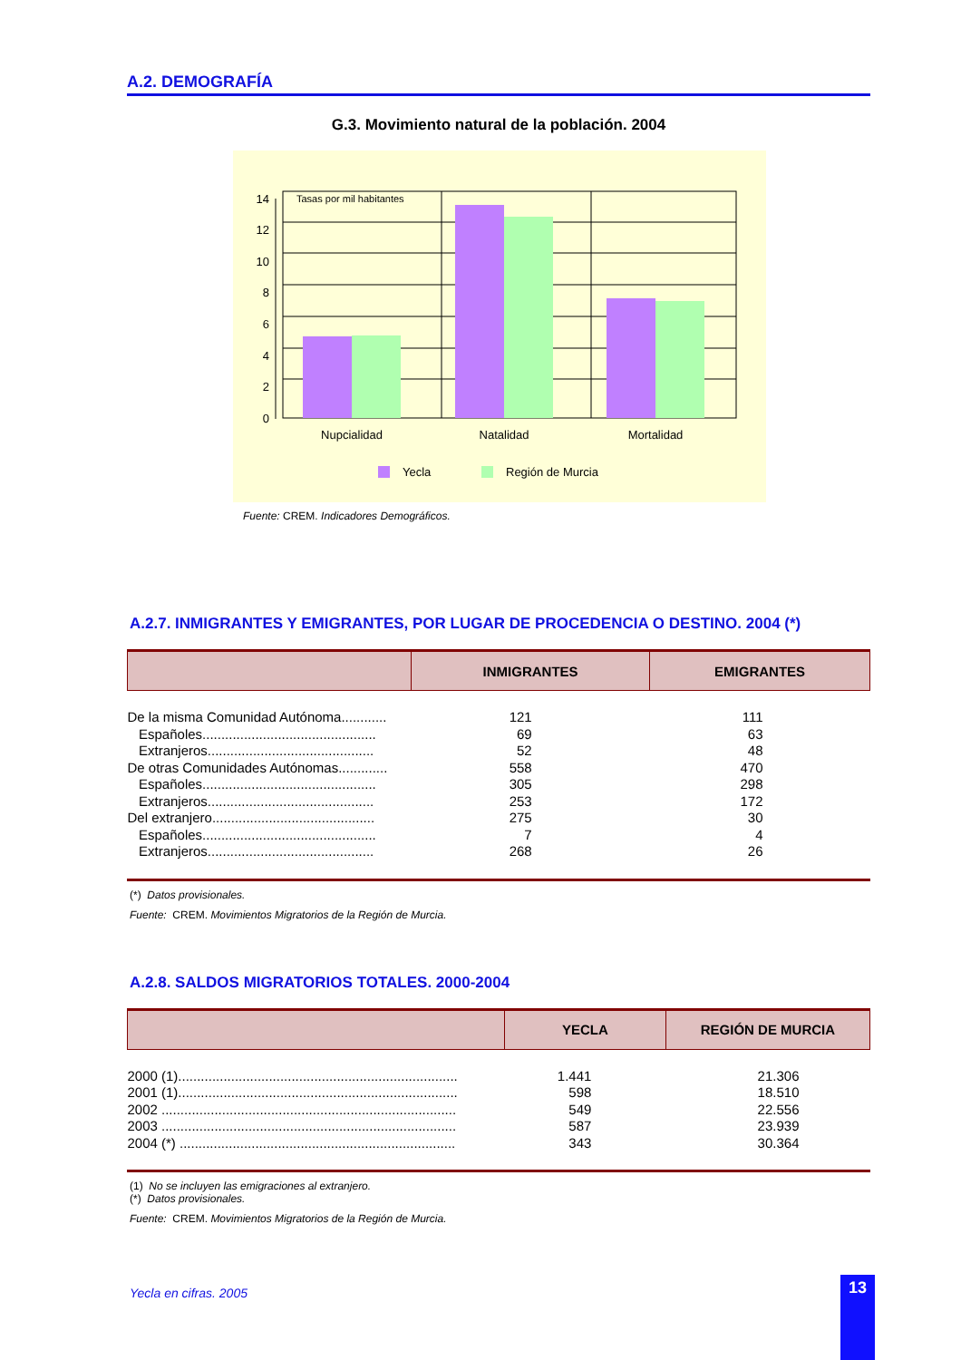A.2. DEMOGRAFÍA
G.3. Movimiento natural de la población. 2004
Tasas por mil habitantes
0
2
4
6
8
10
12
14
Nupcialidad
Natalidad
Mortalidad
Yecla
Región de Murcia
Fuente: CREM. Indicadores Demográficos.
A.2.7. INMIGRANTES Y EMIGRANTES, POR LUGAR DE PROCEDENCIA O DESTINO. 2004 (*)
| | INMIGRANTES | EMIGRANTES |
| --- | --- | --- |
| De la misma Comunidad Autónoma............ | 121 | 111 |
| Españoles.............................................. | 69 | 63 |
| Extranjeros............................................ | 52 | 48 |
| De otras Comunidades Autónomas............. | 558 | 470 |
| Españoles.............................................. | 305 | 298 |
| Extranjeros............................................ | 253 | 172 |
| Del extranjero........................................... | 275 | 30 |
| Españoles.............................................. | 7 | 4 |
| Extranjeros............................................ | 268 | 26 |
(*) Datos provisionales.
Fuente: CREM. Movimientos Migratorios de la Región de Murcia.
A.2.8. SALDOS MIGRATORIOS TOTALES. 2000-2004
| | YECLA | REGIÓN DE MURCIA |
| --- | --- | --- |
| 2000 (1).......................................................................... | 1.441 | 21.306 |
| 2001 (1).......................................................................... | 598 | 18.510 |
| 2002 .............................................................................. | 549 | 22.556 |
| 2003 .............................................................................. | 587 | 23.939 |
| 2004 (*) ......................................................................... | 343 | 30.364 |
(1) No se incluyen las emigraciones al extranjero.
(*) Datos provisionales.
Fuente: CREM. Movimientos Migratorios de la Región de Murcia.
Yecla en cifras. 2005 13